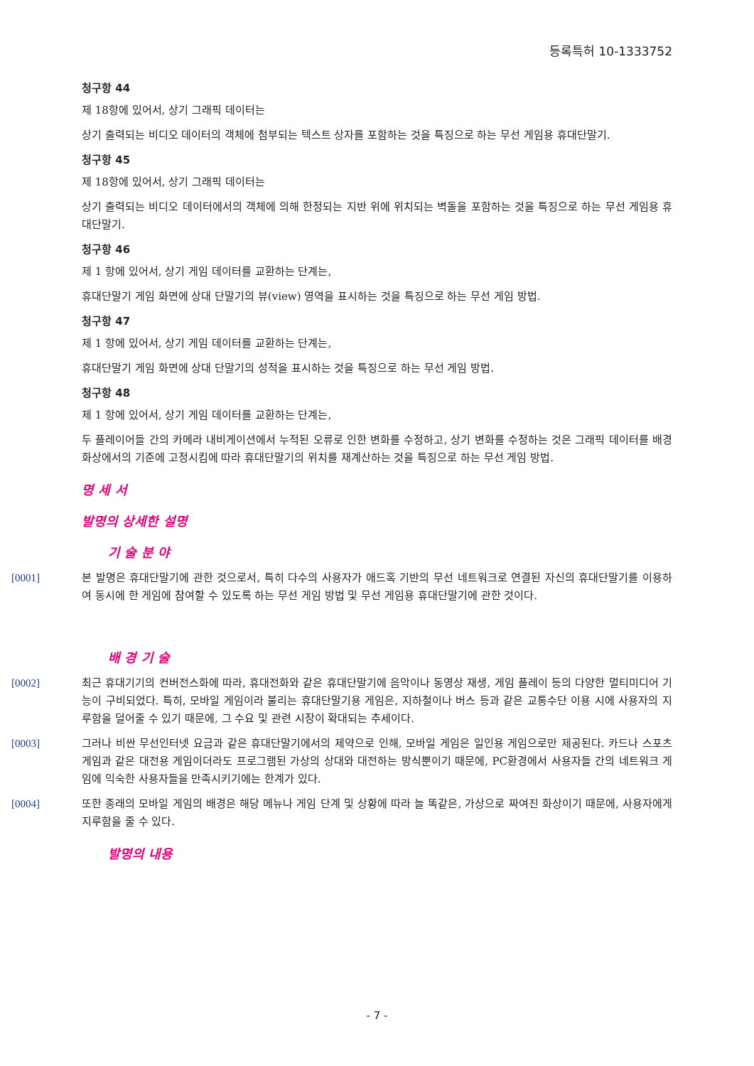등록특허 10-1333752
청구항 44
제 18항에 있어서, 상기 그래픽 데이터는
상기 출력되는 비디오 데이터의 객체에 첨부되는 텍스트 상자를 포함하는 것을 특징으로 하는 무선 게임용 휴대단말기.
청구항 45
제 18항에 있어서, 상기 그래픽 데이터는
상기 출력되는 비디오 데이터에서의 객체에 의해 한정되는 지반 위에 위치되는 벽돌을 포함하는 것을 특징으로 하는 무선 게임용 휴대단말기.
청구항 46
제 1 항에 있어서, 상기 게임 데이터를 교환하는 단계는,
휴대단말기 게임 화면에 상대 단말기의 뷰(view) 영역을 표시하는 것을 특징으로 하는 무선 게임 방법.
청구항 47
제 1 항에 있어서, 상기 게임 데이터를 교환하는 단계는,
휴대단말기 게임 화면에 상대 단말기의 성적을 표시하는 것을 특징으로 하는 무선 게임 방법.
청구항 48
제 1 항에 있어서, 상기 게임 데이터를 교환하는 단계는,
두 플레이어들 간의 카메라 내비게이션에서 누적된 오류로 인한 변화를 수정하고, 상기 변화를 수정하는 것은 그래픽 데이터를 배경 화상에서의 기준에 고정시킴에 따라 휴대단말기의 위치를 재계산하는 것을 특징으로 하는 무선 게임 방법.
명 세 서
발명의 상세한 설명
기 술 분 야
[0001] 본 발명은 휴대단말기에 관한 것으로서, 특히 다수의 사용자가 애드혹 기반의 무선 네트워크로 연결된 자신의 휴대단말기를 이용하여 동시에 한 게임에 참여할 수 있도록 하는 무선 게임 방법 및 무선 게임용 휴대단말기에 관한 것이다.
배 경 기 술
[0002] 최근 휴대기기의 컨버전스화에 따라, 휴대전화와 같은 휴대단말기에 음악이나 동영상 재생, 게임 플레이 등의 다양한 멀티미디어 기능이 구비되었다. 특히, 모바일 게임이라 불리는 휴대단말기용 게임은, 지하철이나 버스 등과 같은 교통수단 이용 시에 사용자의 지루함을 덜어줄 수 있기 때문에, 그 수요 및 관련 시장이 확대되는 추세이다.
[0003] 그러나 비싼 무선인터넷 요금과 같은 휴대단말기에서의 제약으로 인해, 모바일 게임은 일인용 게임으로만 제공된다. 카드나 스포츠 게임과 같은 대전용 게임이더라도 프로그램된 가상의 상대와 대전하는 방식뿐이기 때문에, PC환경에서 사용자들 간의 네트워크 게임에 익숙한 사용자들을 만족시키기에는 한계가 있다.
[0004] 또한 종래의 모바일 게임의 배경은 해당 메뉴나 게임 단계 및 상황에 따라 늘 똑같은, 가상으로 짜여진 화상이기 때문에, 사용자에게 지루함을 줄 수 있다.
발명의 내용
- 7 -